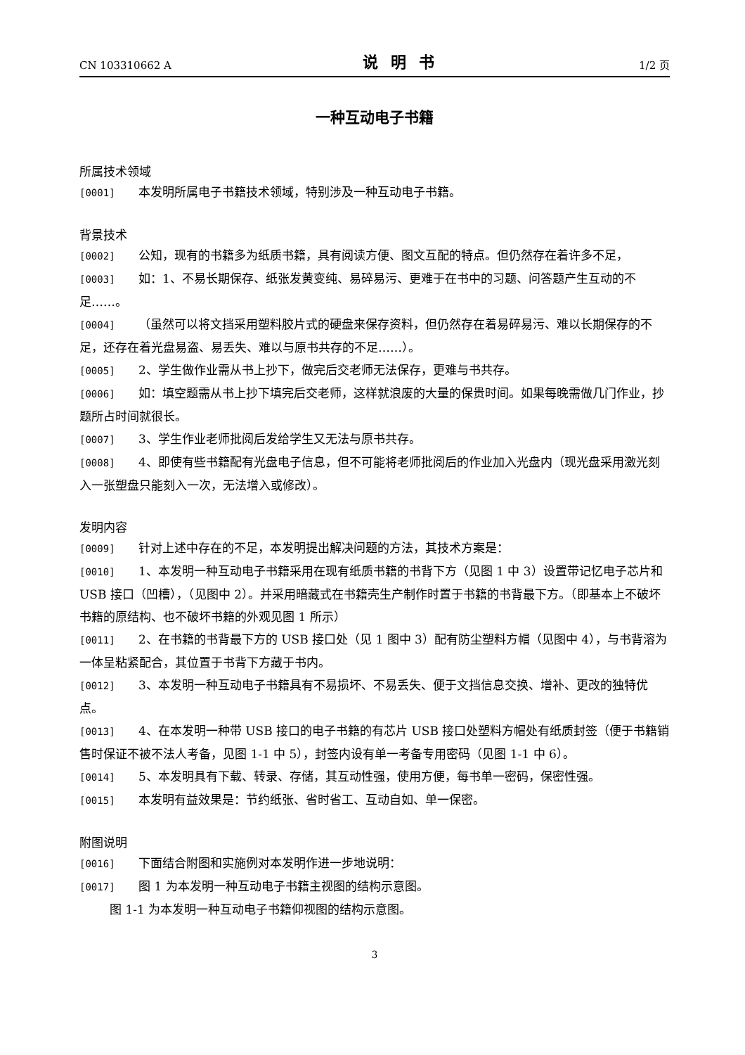CN 103310662 A 说明书 1/2 页
一种互动电子书籍
所属技术领域
[0001] 本发明所属电子书籍技术领域，特别涉及一种互动电子书籍。
背景技术
[0002] 公知，现有的书籍多为纸质书籍，具有阅读方便、图文互配的特点。但仍然存在着许多不足，
[0003] 如：1、不易长期保存、纸张发黄变纯、易碎易污、更难于在书中的习题、问答题产生互动的不足……。
[0004] （虽然可以将文挡采用塑料胶片式的硬盘来保存资料，但仍然存在着易碎易污、难以长期保存的不足，还存在着光盘易盗、易丢失、难以与原书共存的不足……）。
[0005] 2、学生做作业需从书上抄下，做完后交老师无法保存，更难与书共存。
[0006] 如：填空题需从书上抄下填完后交老师，这样就浪废的大量的保贵时间。如果每晚需做几门作业，抄题所占时间就很长。
[0007] 3、学生作业老师批阅后发给学生又无法与原书共存。
[0008] 4、即使有些书籍配有光盘电子信息，但不可能将老师批阅后的作业加入光盘内（现光盘采用激光刻入一张塑盘只能刻入一次，无法增入或修改）。
发明内容
[0009] 针对上述中存在的不足，本发明提出解决问题的方法，其技术方案是：
[0010] 1、本发明一种互动电子书籍采用在现有纸质书籍的书背下方（见图 1 中 3）设置带记忆电子芯片和 USB 接口（凹槽），（见图中 2）。并采用暗藏式在书籍壳生产制作时置于书籍的书背最下方。（即基本上不破坏书籍的原结构、也不破坏书籍的外观见图 1 所示）
[0011] 2、在书籍的书背最下方的 USB 接口处（见 1 图中 3）配有防尘塑料方帽（见图中 4），与书背溶为一体呈粘紧配合，其位置于书背下方藏于书内。
[0012] 3、本发明一种互动电子书籍具有不易损坏、不易丢失、便于文挡信息交换、增补、更改的独特优点。
[0013] 4、在本发明一种带 USB 接口的电子书籍的有芯片 USB 接口处塑料方帽处有纸质封签（便于书籍销售时保证不被不法人考备，见图 1-1 中 5），封签内设有单一考备专用密码（见图 1-1 中 6）。
[0014] 5、本发明具有下载、转录、存储，其互动性强，使用方便，每书单一密码，保密性强。
[0015] 本发明有益效果是：节约纸张、省时省工、互动自如、单一保密。
附图说明
[0016] 下面结合附图和实施例对本发明作进一步地说明：
[0017] 图 1 为本发明一种互动电子书籍主视图的结构示意图。
图 1-1 为本发明一种互动电子书籍仰视图的结构示意图。
3